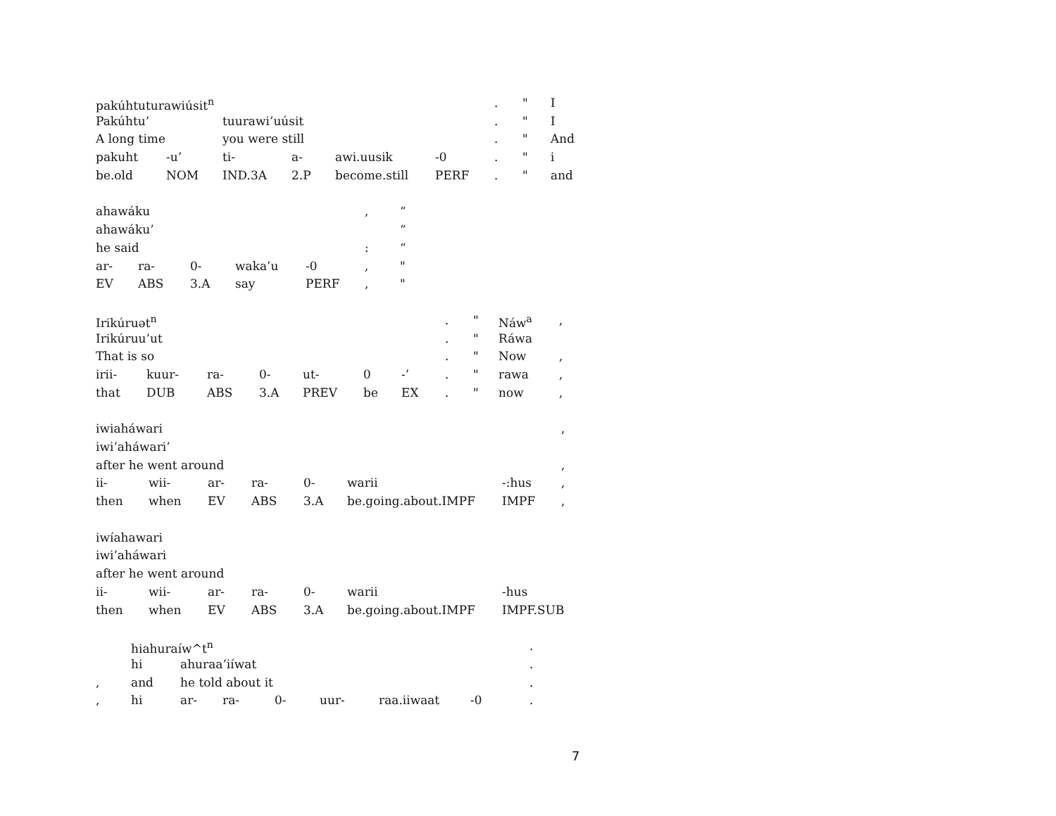| pakúhtuturawiúsit<sup>n</sup> | | | | | | . | " | I |
| Pakúhtu’ | | tuurawi’uúsit | | | | . | " | I |
| A long time | | you were still | | | | . | " | And |
| pakuht | -u’ | ti- | a- | awi.uusik | -0 | . | " | i |
| be.old | NOM | IND.3A | 2.P | become.still | PERF | . | " | and |
| ahawáku | | | | | , | “ |
| ahawáku’ | | | | | | “ |
| he said | | | | | : | “ |
| ar- | ra- | 0- | waka’u | -0 | , | " |
| EV | ABS | 3.A | say | PERF | , | " |
| Irikúruət<sup>n</sup> | | | | | | | . | " | Náw<sup>a</sup> | , |
| Irikúruu’ut | | | | | | | . | " | Ráwa | |
| That is so | | | | | | | . | " | Now | , |
| irii- | kuur- | ra- | 0- | ut- | 0 | -’ | . | " | rawa | , |
| that | DUB | ABS | 3.A | PREV | be | EX | . | " | now | , |
| iwiaháwari | | | | | | | , |
| iwi’aháwari’ | | | | | | | |
| after he went around | | | | | | | , |
| ii- | wii- | ar- | ra- | 0- | warii | -:hus | , |
| then | when | EV | ABS | 3.A | be.going.about.IMPF | IMPF | , |
| iwíahawari | | | | | | |
| iwi’aháwari | | | | | | |
| after he went around | | | | | | |
| ii- | wii- | ar- | ra- | 0- | warii | -hus |
| then | when | EV | ABS | 3.A | be.going.about.IMPF | IMPF.SUB |
| | hiahuraíw^t<sup>n</sup> | | | | | | | . |
| | hi | ahuraa’iíwat | | | | | | . |
| , | and | he told about it | | | | | | . |
| , | hi | ar- | ra- | 0- | uur- | raa.iiwaat | -0 | . |
7